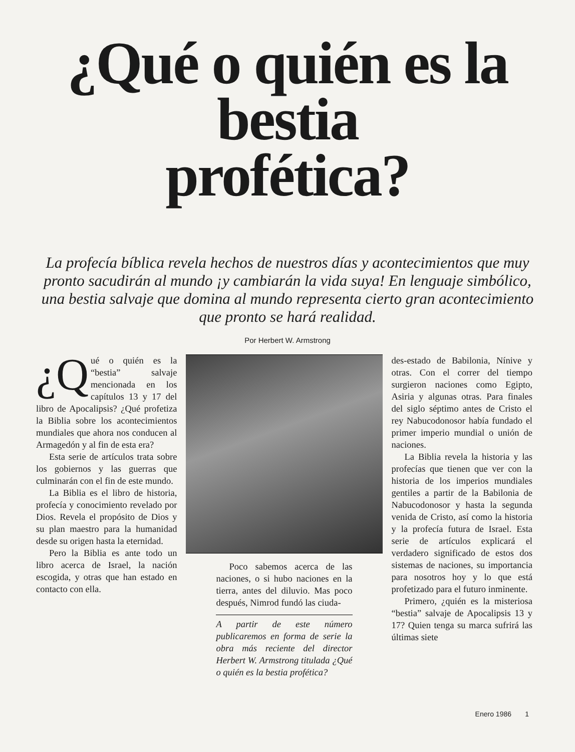¿Qué o quién es la
bestia
profética?
La profecía bíblica revela hechos de nuestros días y acontecimientos que muy pronto sacudirán al mundo ¡y cambiarán la vida suya! En lenguaje simbólico, una bestia salvaje que domina al mundo representa cierto gran acontecimiento que pronto se hará realidad.
Por Herbert W. Armstrong
¿Q ué o quién es la “bestia” salvaje mencionada en los capítulos 13 y 17 del libro de Apocalipsis? ¿Qué profetiza la Biblia sobre los acontecimientos mundiales que ahora nos conducen al Armagedón y al fin de esta era?
Esta serie de artículos trata sobre los gobiernos y las guerras que culminarán con el fin de este mundo.
La Biblia es el libro de historia, profecía y conocimiento revelado por Dios. Revela el propósito de Dios y su plan maestro para la humanidad desde su origen hasta la eternidad.
Pero la Biblia es ante todo un libro acerca de Israel, la nación escogida, y otras que han estado en contacto con ella.
Poco sabemos acerca de las naciones, o si hubo naciones en la tierra, antes del diluvio. Mas poco después, Nimrod fundó las ciuda-
A partir de este número publicaremos en forma de serie la obra más reciente del director Herbert W. Armstrong titulada ¿Qué o quién es la bestia profética?
des-estado de Babilonia, Nínive y otras. Con el correr del tiempo surgieron naciones como Egipto, Asiria y algunas otras. Para finales del siglo séptimo antes de Cristo el rey Nabucodonosor había fundado el primer imperio mundial o unión de naciones.
La Biblia revela la historia y las profecías que tienen que ver con la historia de los imperios mundiales gentiles a partir de la Babilonia de Nabucodonosor y hasta la segunda venida de Cristo, así como la historia y la profecía futura de Israel. Esta serie de artículos explicará el verdadero significado de estos dos sistemas de naciones, su importancia para nosotros hoy y lo que está profetizado para el futuro inminente.
Primero, ¿quién es la misteriosa “bestia” salvaje de Apocalipsis 13 y 17? Quien tenga su marca sufrirá las últimas siete
Enero 1986 1